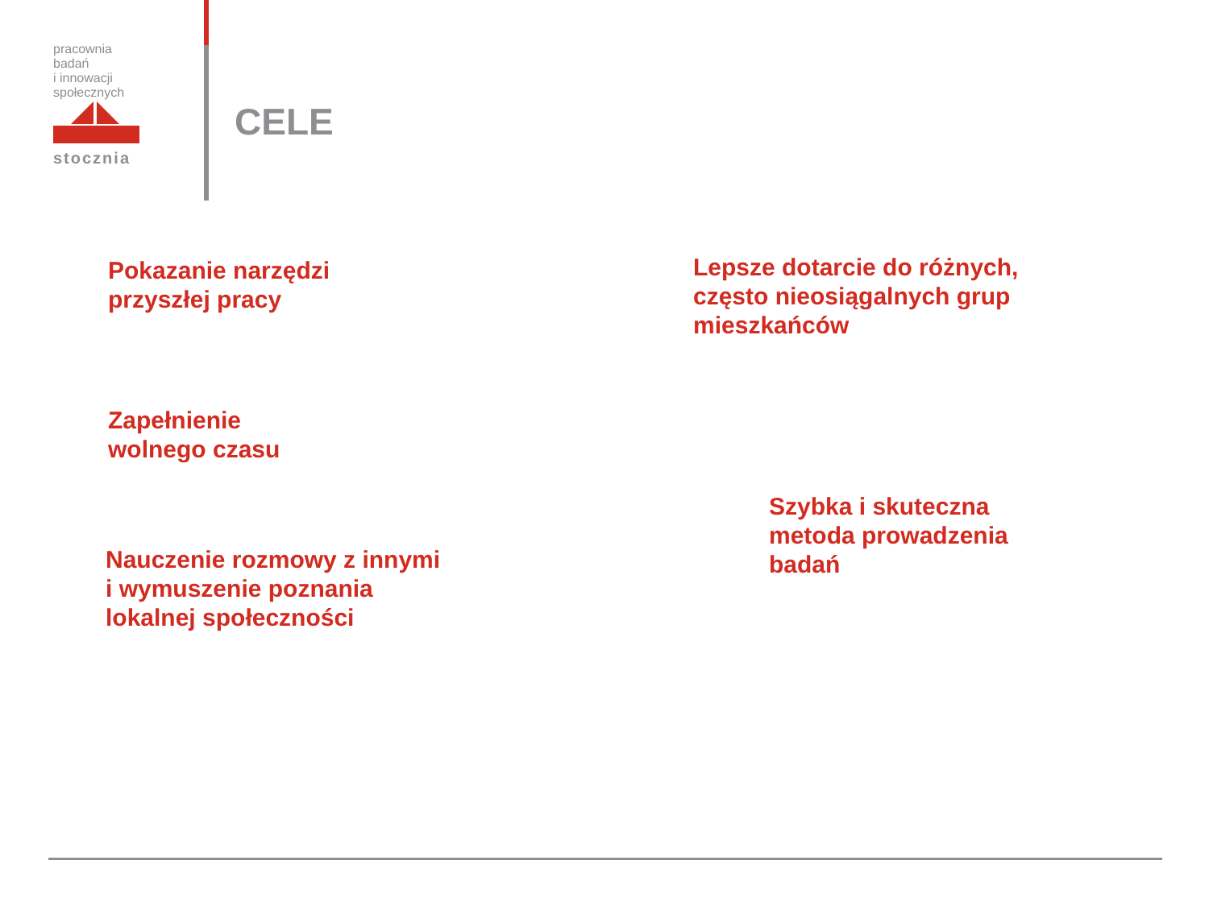pracownia badań
i innowacji
społecznych
stocznia
CELE
Pokazanie narzędzi
przyszłej pracy
Lepsze dotarcie do różnych,
często nieosiągalnych grup
mieszkańców
Zapełnienie
wolnego czasu
Szybka i skuteczna
metoda prowadzenia
badań
Nauczenie rozmowy z innymi
i wymuszenie poznania
lokalnej społeczności